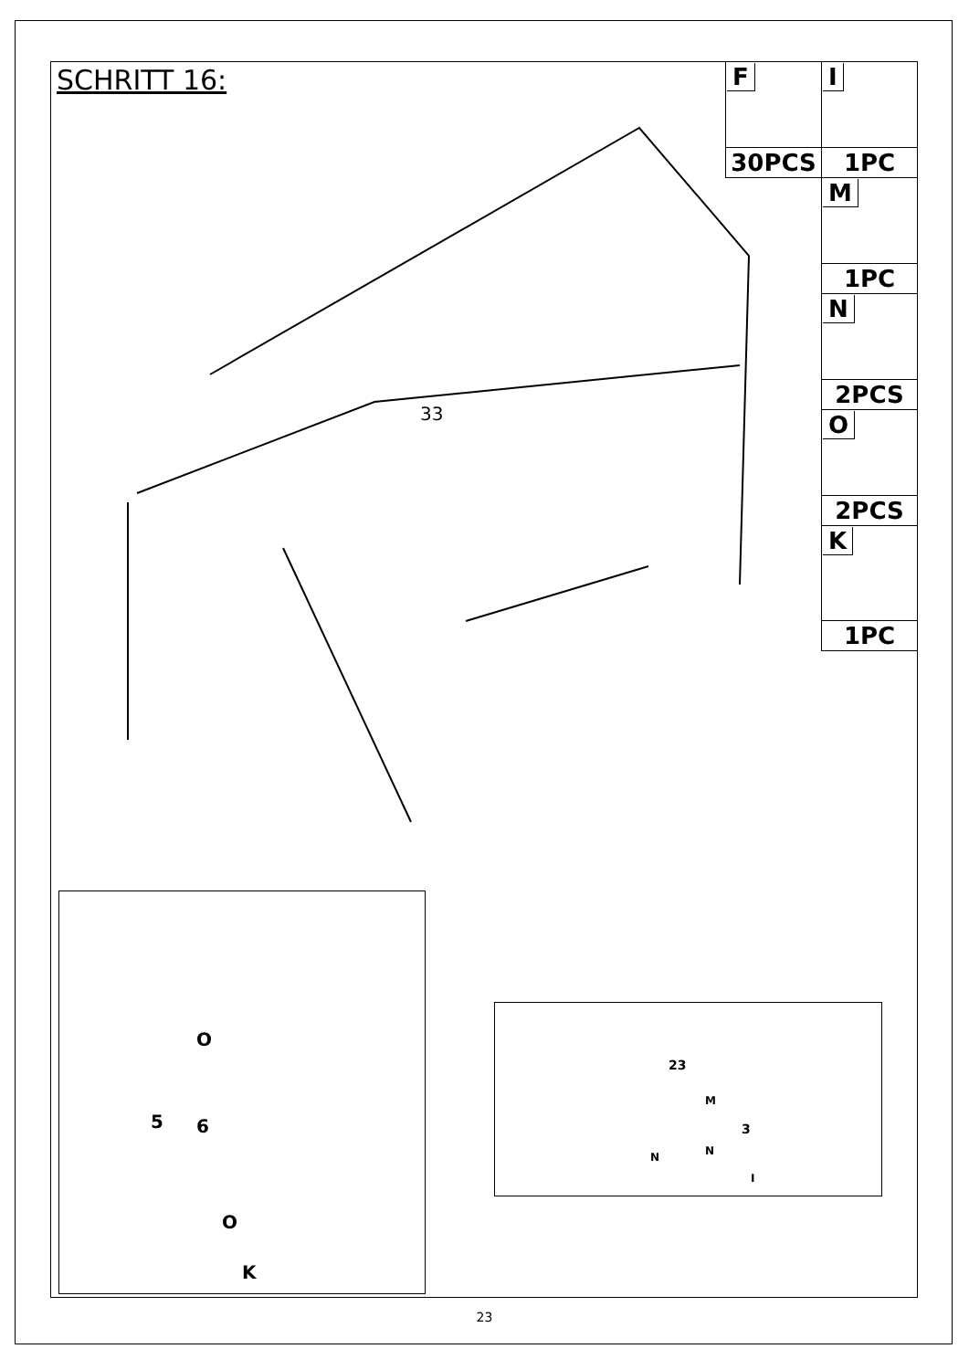SCHRITT 16:
| F | I |
| 30PCS | 1PC |
| | M |
| | 1PC |
| | N |
| | 2PCS |
| | O |
| | 2PCS |
| | K |
| | 1PC |
33
O
5 6
O
K
23
M
3
N N
I
23